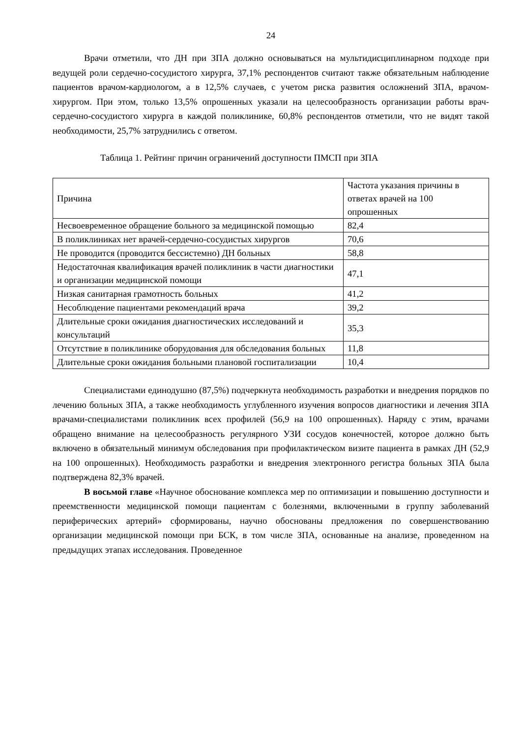24
Врачи отметили, что ДН при ЗПА должно основываться на мультидисциплинарном подходе при ведущей роли сердечно-сосудистого хирурга, 37,1% респондентов считают также обязательным наблюдение пациентов врачом-кардиологом, а в 12,5% случаев, с учетом риска развития осложнений ЗПА, врачом-хирургом. При этом, только 13,5% опрошенных указали на целесообразность организации работы врач-сердечно-сосудистого хирурга в каждой поликлинике, 60,8% респондентов отметили, что не видят такой необходимости, 25,7% затруднились с ответом.
Таблица 1. Рейтинг причин ограничений доступности ПМСП при ЗПА
| Причина | Частота указания причины в ответах врачей на 100 опрошенных |
| --- | --- |
| Несвоевременное обращение больного за медицинской помощью | 82,4 |
| В поликлиниках нет врачей-сердечно-сосудистых хирургов | 70,6 |
| Не проводится (проводится бессистемно) ДН больных | 58,8 |
| Недостаточная квалификация врачей поликлиник в части диагностики и организации медицинской помощи | 47,1 |
| Низкая санитарная грамотность больных | 41,2 |
| Несоблюдение пациентами рекомендаций врача | 39,2 |
| Длительные сроки ожидания диагностических исследований и консультаций | 35,3 |
| Отсутствие в поликлинике оборудования для обследования больных | 11,8 |
| Длительные сроки ожидания больными плановой госпитализации | 10,4 |
Специалистами единодушно (87,5%) подчеркнута необходимость разработки и внедрения порядков по лечению больных ЗПА, а также необходимость углубленного изучения вопросов диагностики и лечения ЗПА врачами-специалистами поликлиник всех профилей (56,9 на 100 опрошенных). Наряду с этим, врачами обращено внимание на целесообразность регулярного УЗИ сосудов конечностей, которое должно быть включено в обязательный минимум обследования при профилактическом визите пациента в рамках ДН (52,9 на 100 опрошенных). Необходимость разработки и внедрения электронного регистра больных ЗПА была подтверждена 82,3% врачей.
В восьмой главе «Научное обоснование комплекса мер по оптимизации и повышению доступности и преемственности медицинской помощи пациентам с болезнями, включенными в группу заболеваний периферических артерий» сформированы, научно обоснованы предложения по совершенствованию организации медицинской помощи при БСК, в том числе ЗПА, основанные на анализе, проведенном на предыдущих этапах исследования. Проведенное